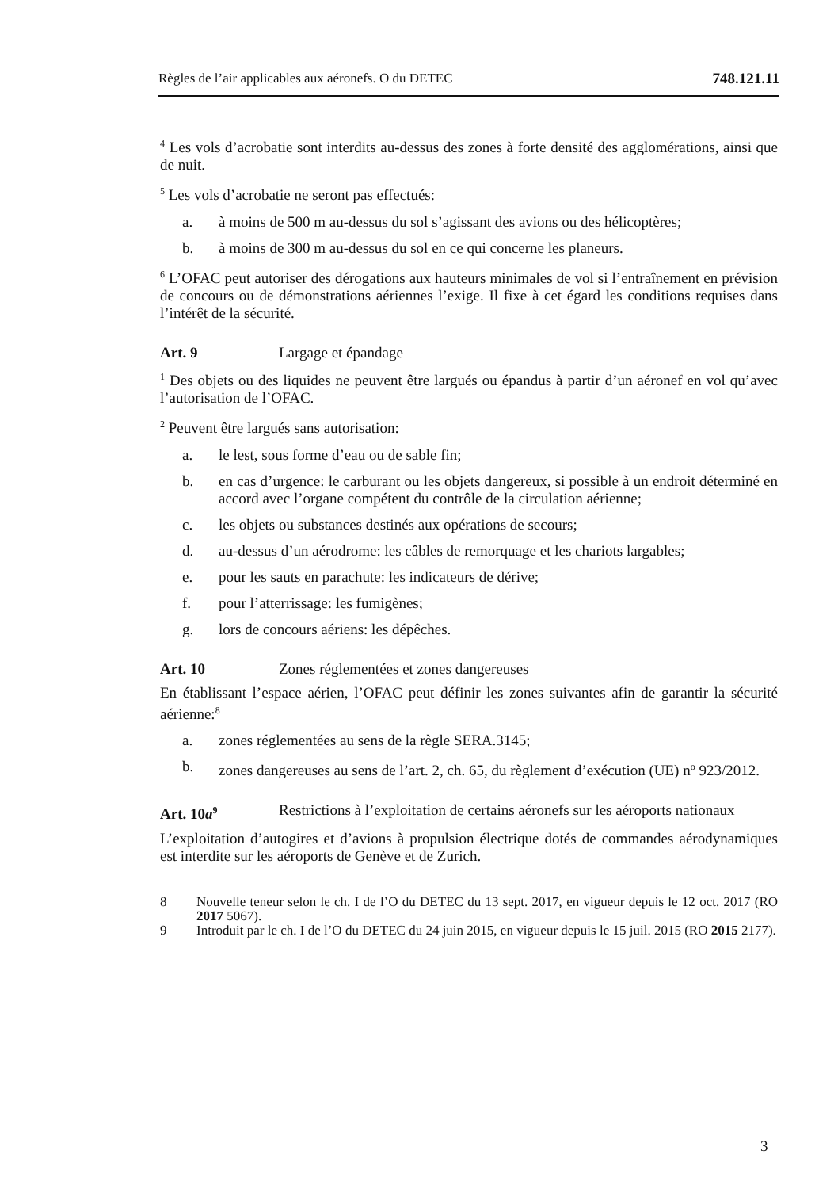Règles de l’air applicables aux aéronefs. O du DETEC 748.121.11
<sup>4</sup> Les vols d’acrobatie sont interdits au-dessus des zones à forte densité des agglomérations, ainsi que de nuit.
<sup>5</sup> Les vols d’acrobatie ne seront pas effectués:
a. à moins de 500 m au-dessus du sol s’agissant des avions ou des hélicoptères;
b. à moins de 300 m au-dessus du sol en ce qui concerne les planeurs.
<sup>6</sup> L’OFAC peut autoriser des dérogations aux hauteurs minimales de vol si l’entraînement en prévision de concours ou de démonstrations aériennes l’exige. Il fixe à cet égard les conditions requises dans l’intérêt de la sécurité.
Art. 9 Largage et épandage
<sup>1</sup> Des objets ou des liquides ne peuvent être largués ou épandus à partir d’un aéronef en vol qu’avec l’autorisation de l’OFAC.
<sup>2</sup> Peuvent être largués sans autorisation:
a. le lest, sous forme d’eau ou de sable fin;
b. en cas d’urgence: le carburant ou les objets dangereux, si possible à un endroit déterminé en accord avec l’organe compétent du contrôle de la circulation aérienne;
c. les objets ou substances destinés aux opérations de secours;
d. au-dessus d’un aérodrome: les câbles de remorquage et les chariots largables;
e. pour les sauts en parachute: les indicateurs de dérive;
f. pour l’atterrissage: les fumigènes;
g. lors de concours aériens: les dépêches.
Art. 10 Zones réglementées et zones dangereuses
En établissant l’espace aérien, l’OFAC peut définir les zones suivantes afin de garantir la sécurité aérienne:<sup>8</sup>
a. zones réglementées au sens de la règle SERA.3145;
b. zones dangereuses au sens de l’art. 2, ch. 65, du règlement d’exécution (UE) n<sup>o</sup> 923/2012.
Art. 10a<sup>9</sup> Restrictions à l’exploitation de certains aéronefs sur les aéroports nationaux
L’exploitation d’autogires et d’avions à propulsion électrique dotés de commandes aérodynamiques est interdite sur les aéroports de Genève et de Zurich.
8 Nouvelle teneur selon le ch. I de l’O du DETEC du 13 sept. 2017, en vigueur depuis le 12 oct. 2017 (RO 2017 5067).
9 Introduit par le ch. I de l’O du DETEC du 24 juin 2015, en vigueur depuis le 15 juil. 2015 (RO 2015 2177).
3